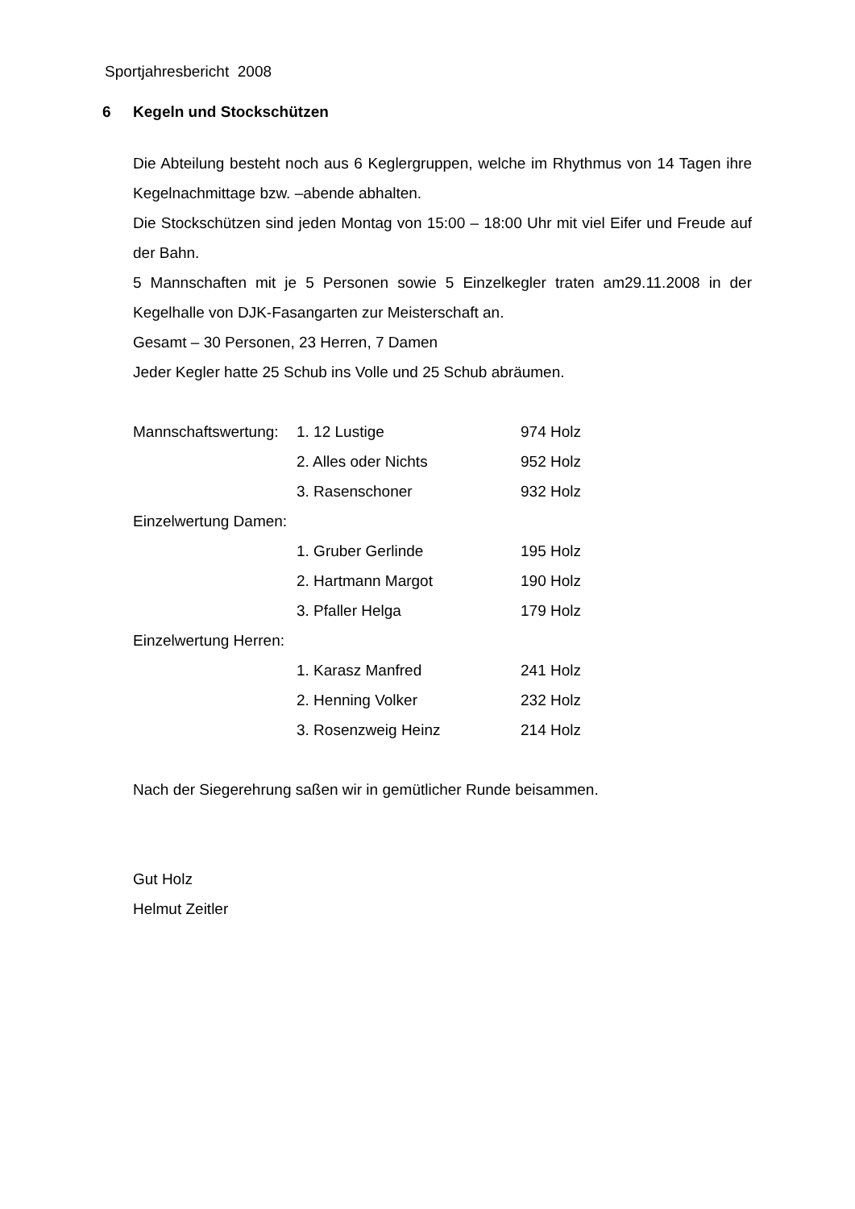Sportjahresbericht 2008
6 Kegeln und Stockschützen
Die Abteilung besteht noch aus 6 Keglergruppen, welche im Rhythmus von 14 Tagen ihre Kegelnachmittage bzw. –abende abhalten.
Die Stockschützen sind jeden Montag von 15:00 – 18:00 Uhr mit viel Eifer und Freude auf der Bahn.
5 Mannschaften mit je 5 Personen sowie 5 Einzelkegler traten am29.11.2008 in der Kegelhalle von DJK-Fasangarten zur Meisterschaft an.
Gesamt – 30 Personen, 23 Herren, 7 Damen
Jeder Kegler hatte 25 Schub ins Volle und 25 Schub abräumen.
| Mannschaftswertung: | 1. 12 Lustige | 974 Holz |
| | 2. Alles oder Nichts | 952 Holz |
| | 3. Rasenschoner | 932 Holz |
| Einzelwertung Damen: | | |
| | 1. Gruber Gerlinde | 195 Holz |
| | 2. Hartmann Margot | 190 Holz |
| | 3. Pfaller Helga | 179 Holz |
| Einzelwertung Herren: | | |
| | 1. Karasz Manfred | 241 Holz |
| | 2. Henning Volker | 232 Holz |
| | 3. Rosenzweig Heinz | 214 Holz |
Nach der Siegerehrung saßen wir in gemütlicher Runde beisammen.
Gut Holz
Helmut Zeitler